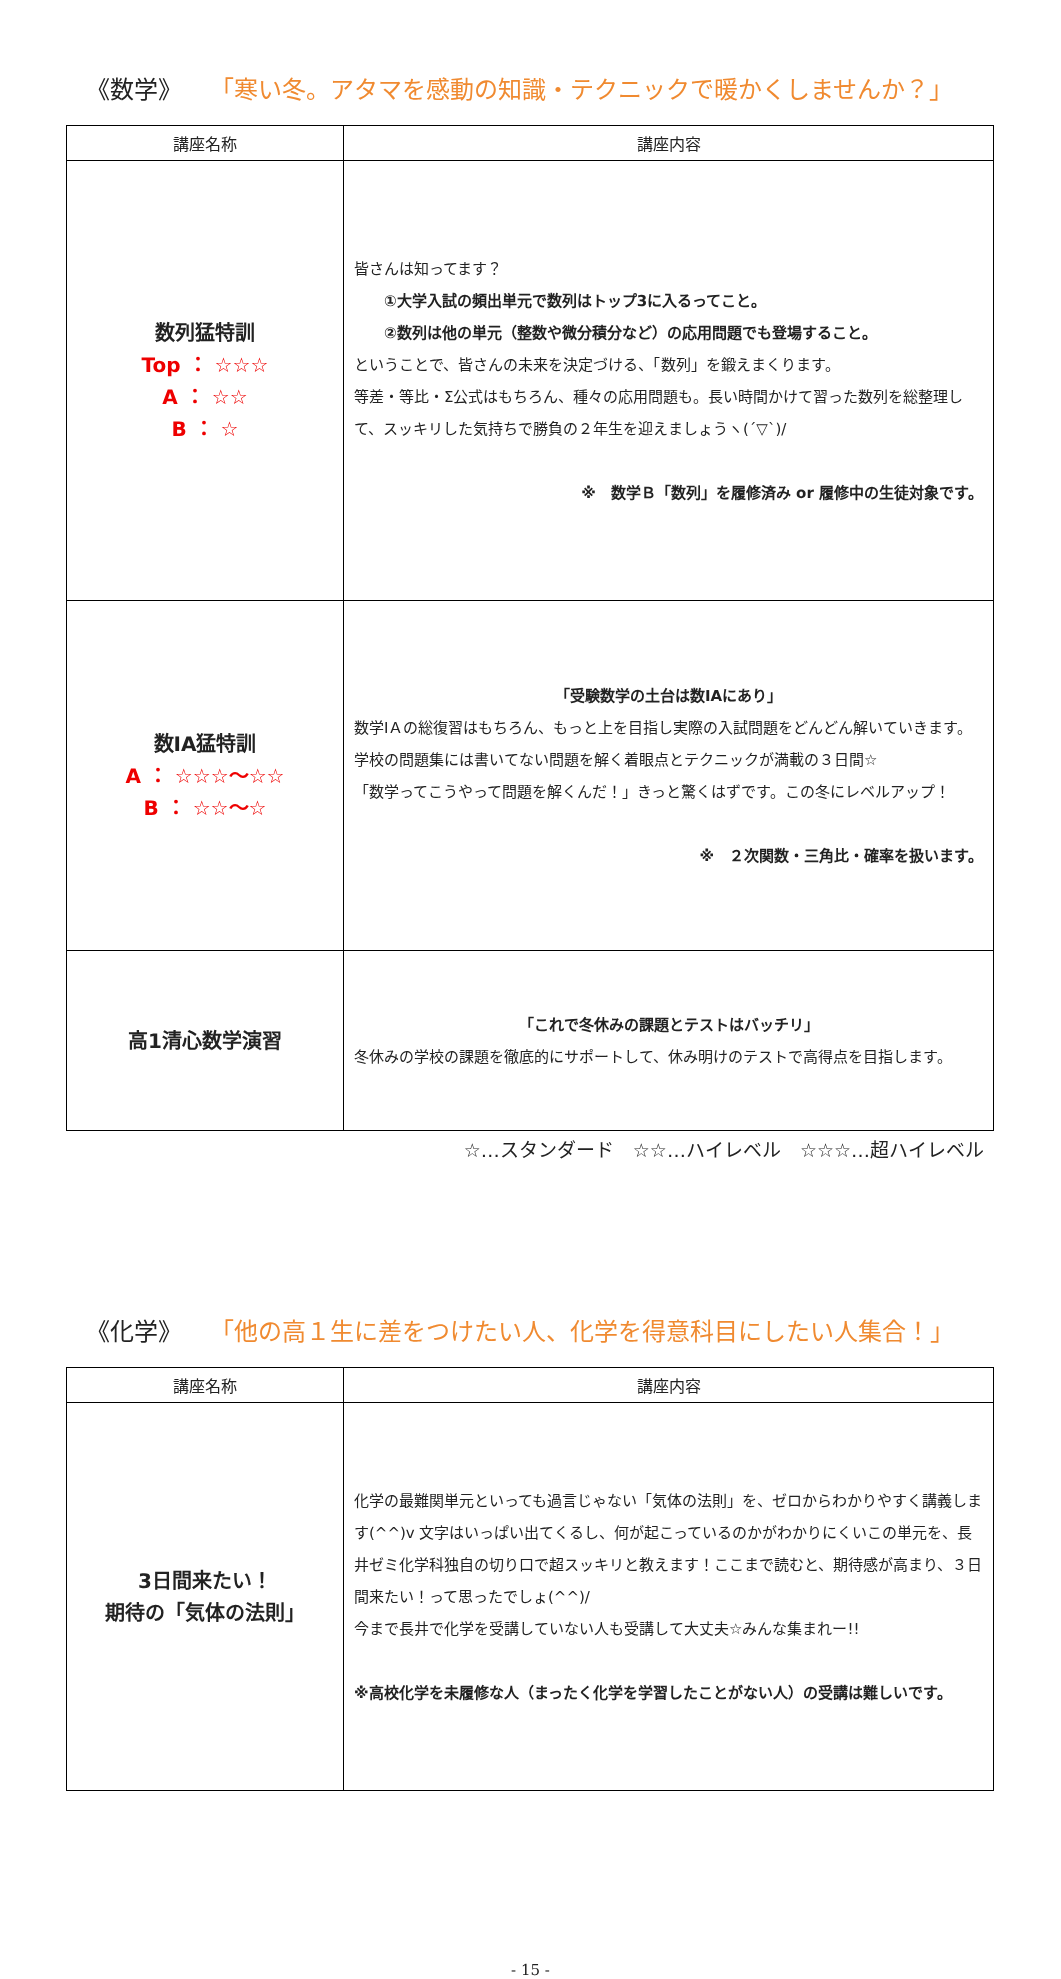《数学》 「寒い冬。アタマを感動の知識・テクニックで暖かくしませんか？」
| 講座名称 | 講座内容 |
| --- | --- |
| 数列猛特訓 Top ： ☆☆☆ A ： ☆☆ B ： ☆ | 皆さんは知ってます？ ①大学入試の頻出単元で数列はトップ3に入るってこと。 ②数列は他の単元（整数や微分積分など）の応用問題でも登場すること。 ということで、皆さんの未来を決定づける、「数列」を鍛えまくります。 等差・等比・Σ公式はもちろん、種々の応用問題も。長い時間かけて習った数列を総整理して、スッキリした気持ちで勝負の２年生を迎えましょうヽ(´▽`)/ ※ 数学Ｂ「数列」を履修済み or 履修中の生徒対象です。 |
| 数ⅠA猛特訓 A ： ☆☆☆～☆☆ B ： ☆☆～☆ | 「受験数学の土台は数ⅠAにあり」 数学ⅠＡの総復習はもちろん、もっと上を目指し実際の入試問題をどんどん解いていきます。学校の問題集には書いてない問題を解く着眼点とテクニックが満載の３日間☆ 「数学ってこうやって問題を解くんだ！」きっと驚くはずです。この冬にレベルアップ！ ※ ２次関数・三角比・確率を扱います。 |
| 高1清心数学演習 | 「これで冬休みの課題とテストはバッチリ」 冬休みの学校の課題を徹底的にサポートして、休み明けのテストで高得点を目指します。 |
☆…スタンダード　☆☆…ハイレベル　☆☆☆…超ハイレベル
《化学》 「他の高１生に差をつけたい人、化学を得意科目にしたい人集合！」
| 講座名称 | 講座内容 |
| --- | --- |
| 3日間来たい！ 期待の「気体の法則」 | 化学の最難関単元といっても過言じゃない「気体の法則」を、ゼロからわかりやすく講義します(^^)v 文字はいっぱい出てくるし、何が起こっているのかがわかりにくいこの単元を、長井ゼミ化学科独自の切り口で超スッキリと教えます！ここまで読むと、期待感が高まり、３日間来たい！って思ったでしょ(^^)/ 今まで長井で化学を受講していない人も受講して大丈夫☆みんな集まれー!! ※高校化学を未履修な人（まったく化学を学習したことがない人）の受講は難しいです。 |
- 15 -